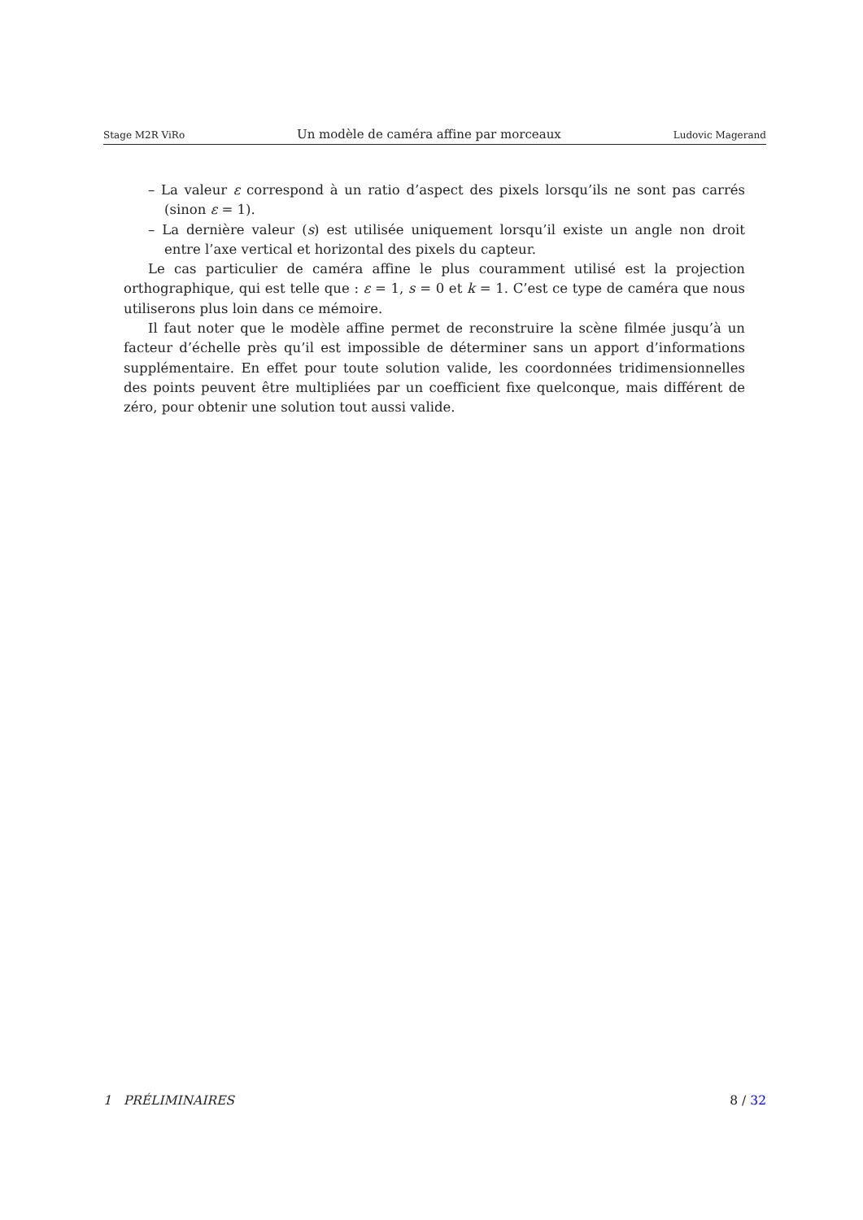Stage M2R ViRo Un modèle de caméra affine par morceaux Ludovic Magerand
– La valeur ε correspond à un ratio d’aspect des pixels lorsqu’ils ne sont pas carrés (sinon ε = 1).
– La dernière valeur (s) est utilisée uniquement lorsqu’il existe un angle non droit entre l’axe vertical et horizontal des pixels du capteur.
Le cas particulier de caméra affine le plus couramment utilisé est la projection orthographique, qui est telle que : ε = 1, s = 0 et k = 1. C’est ce type de caméra que nous utiliserons plus loin dans ce mémoire.
Il faut noter que le modèle affine permet de reconstruire la scène filmée jusqu’à un facteur d’échelle près qu’il est impossible de déterminer sans un apport d’informations supplémentaire. En effet pour toute solution valide, les coordonnées tridimensionnelles des points peuvent être multipliées par un coefficient fixe quelconque, mais différent de zéro, pour obtenir une solution tout aussi valide.
1 PRÉLIMINAIRES 8 / 32